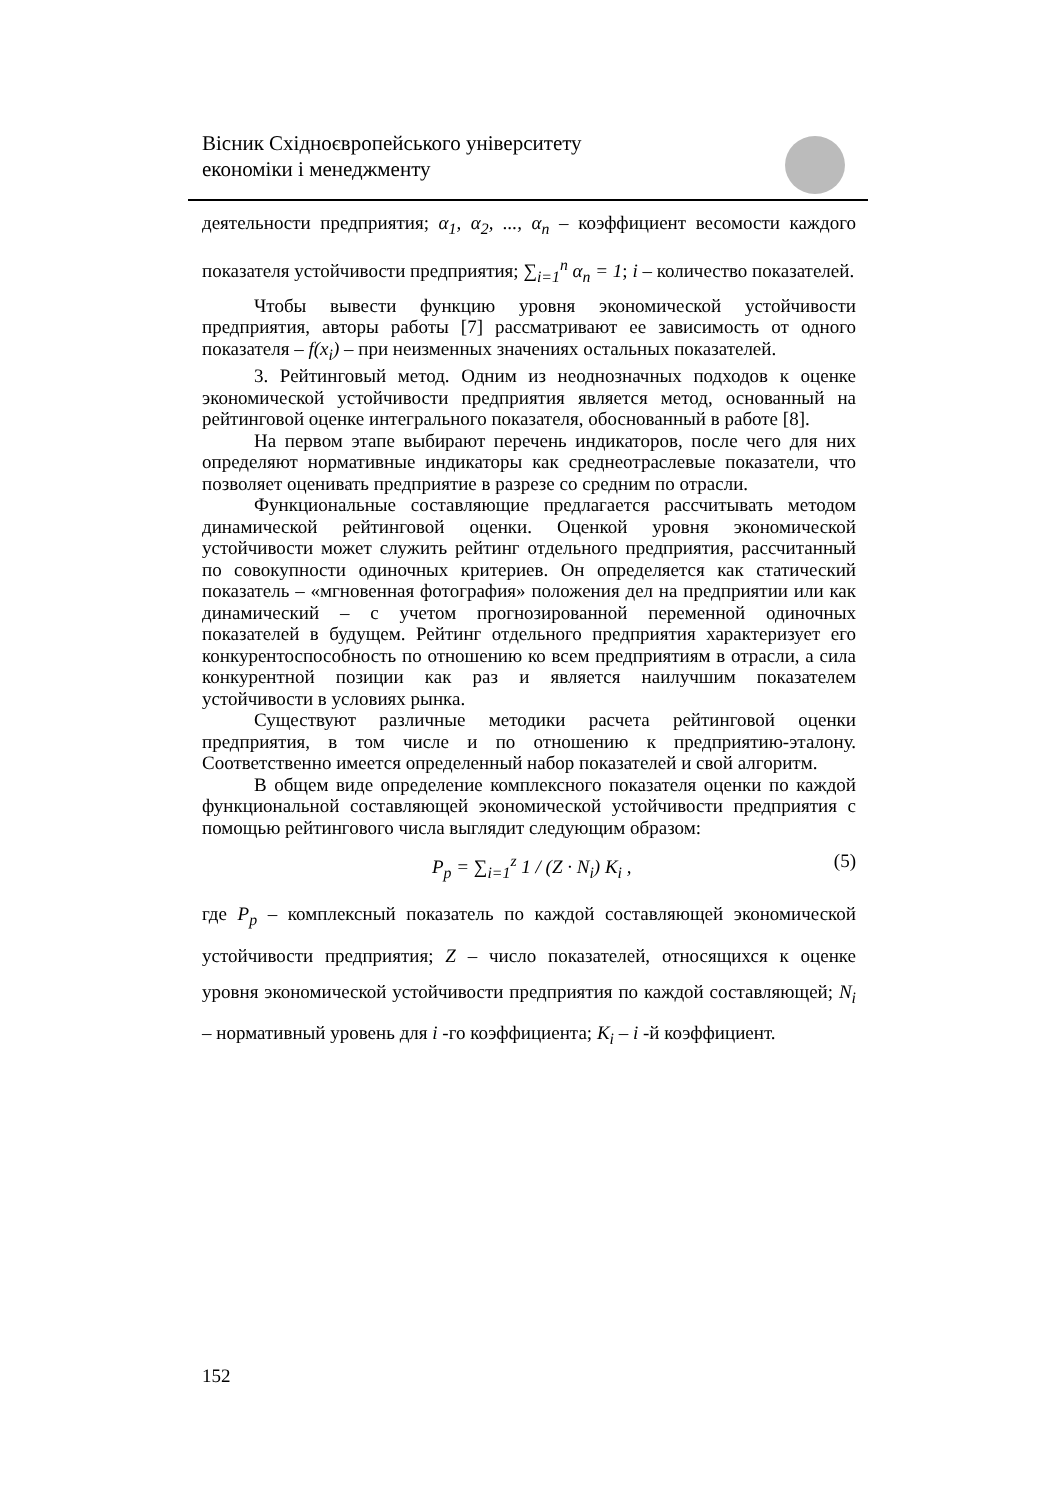Вісник Східноєвропейського університету
економіки і менеджменту
деятельности предприятия; α<sub>1</sub>, α<sub>2</sub>, ..., α<sub>n</sub> – коэффициент весомости каждого показателя устойчивости предприятия; ∑<sub>i=1</sub><sup>n</sup> α<sub>n</sub> = 1; i – количество показателей.
Чтобы вывести функцию уровня экономической устойчивости предприятия, авторы работы [7] рассматривают ее зависимость от одного показателя – f(x<sub>i</sub>) – при неизменных значениях остальных показателей.
3. Рейтинговый метод. Одним из неоднозначных подходов к оценке экономической устойчивости предприятия является метод, основанный на рейтинговой оценке интегрального показателя, обоснованный в работе [8].
На первом этапе выбирают перечень индикаторов, после чего для них определяют нормативные индикаторы как среднеотраслевые показатели, что позволяет оценивать предприятие в разрезе со средним по отрасли.
Функциональные составляющие предлагается рассчитывать методом динамической рейтинговой оценки. Оценкой уровня экономической устойчивости может служить рейтинг отдельного предприятия, рассчитанный по совокупности одиночных критериев. Он определяется как статический показатель – «мгновенная фотография» положения дел на предприятии или как динамический – с учетом прогнозированной переменной одиночных показателей в будущем. Рейтинг отдельного предприятия характеризует его конкурентоспособность по отношению ко всем предприятиям в отрасли, а сила конкурентной позиции как раз и является наилучшим показателем устойчивости в условиях рынка.
Существуют различные методики расчета рейтинговой оценки предприятия, в том числе и по отношению к предприятию-эталону. Соответственно имеется определенный набор показателей и свой алгоритм.
В общем виде определение комплексного показателя оценки по каждой функциональной составляющей экономической устойчивости предприятия с помощью рейтингового числа выглядит следующим образом:
P<sub>p</sub> = ∑<sub>i=1</sub><sup>z</sup> 1 / (Z · N<sub>i</sub>) K<sub>i</sub> , (5)
где P<sub>p</sub> – комплексный показатель по каждой составляющей экономической устойчивости предприятия; Z – число показателей, относящихся к оценке уровня экономической устойчивости предприятия по каждой составляющей; N<sub>i</sub> – нормативный уровень для i -го коэффициента; K<sub>i</sub> – i -й коэффициент.
152